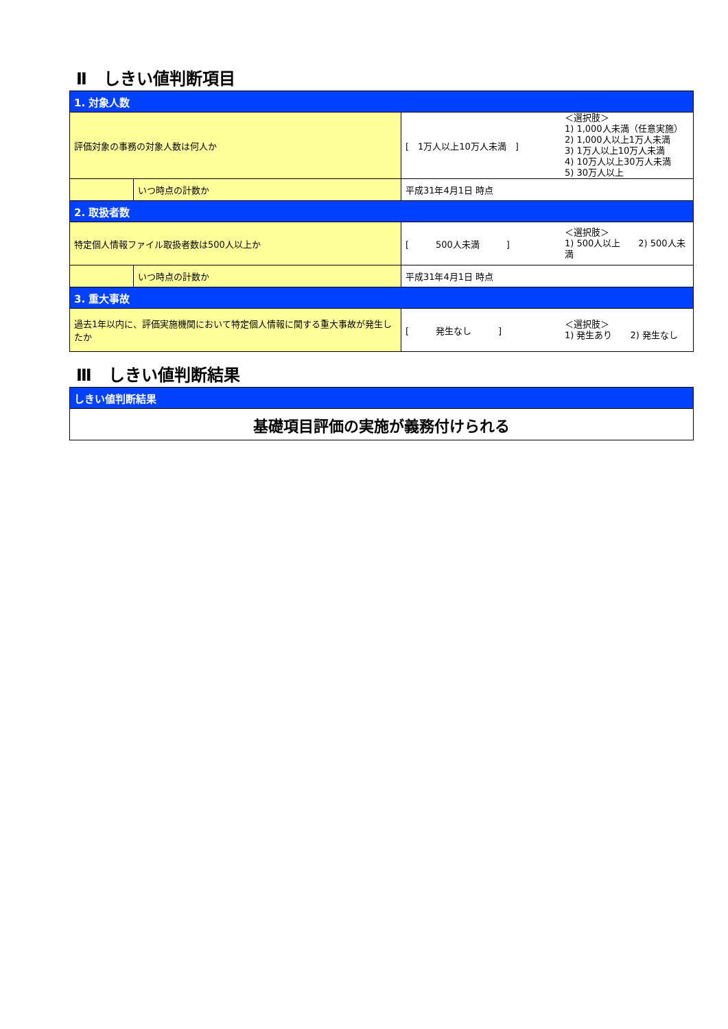Ⅱ　しきい値判断項目
| 1. 対象人数 | | | |
| 評価対象の事務の対象人数は何人か | | [ 1万人以上10万人未満 ] | ＜選択肢＞ 1) 1,000人未満（任意実施） 2) 1,000人以上1万人未満 3) 1万人以上10万人未満 4) 10万人以上30万人未満 5) 30万人以上 |
| | いつ時点の計数か | 平成31年4月1日 時点 | |
| 2. 取扱者数 | | | |
| 特定個人情報ファイル取扱者数は500人以上か | | [ 500人未満 ] | ＜選択肢＞ 1) 500人以上 2) 500人未満 |
| | いつ時点の計数か | 平成31年4月1日 時点 | |
| 3. 重大事故 | | | |
| 過去1年以内に、評価実施機関において特定個人情報に関する重大事故が発生したか | | [ 発生なし ] | ＜選択肢＞ 1) 発生あり 2) 発生なし |
Ⅲ　しきい値判断結果
| しきい値判断結果 |
| 基礎項目評価の実施が義務付けられる |